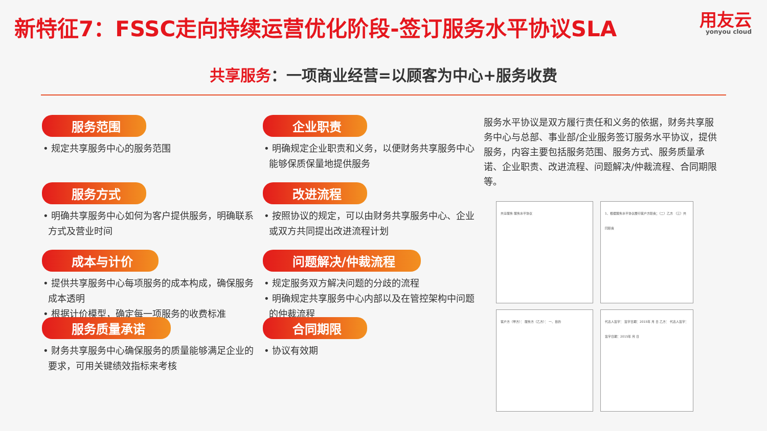新特征7：FSSC走向持续运营优化阶段-签订服务水平协议SLA
用友云
yonyou cloud
共享服务：一项商业经营=以顾客为中心+服务收费
服务范围
• 规定共享服务中心的服务范围
服务方式
• 明确共享服务中心如何为客户提供服务，明确联系方式及营业时间
成本与计价
• 提供共享服务中心每项服务的成本构成，确保服务成本透明
• 根据计价模型，确定每一项服务的收费标准
服务质量承诺
• 财务共享服务中心确保服务的质量能够满足企业的要求，可用关键绩效指标来考核
企业职责
• 明确规定企业职责和义务，以便财务共享服务中心能够保质保量地提供服务
改进流程
• 按照协议的规定，可以由财务共享服务中心、企业或双方共同提出改进流程计划
问题解决/仲裁流程
• 规定服务双方解决问题的分歧的流程
• 明确规定共享服务中心内部以及在管控架构中问题的仲裁流程
合同期限
• 协议有效期
服务水平协议是双方履行责任和义务的依据，财务共享服务中心与总部、事业部/企业服务签订服务水平协议，提供服务，内容主要包括服务范围、服务方式、服务质量承诺、企业职责、改进流程、问题解决/仲裁流程、合同期限等。
共享服务 服务水平协议
1、根据服务水平协议履行客户方职责；（二）乙方 （三）共同职责
客户方（甲方）： 服务方（乙方）： 一、目的
代表人签字： 签字日期：2015年 月 日 乙方： 代表人签字： 签字日期：2015年 月 日